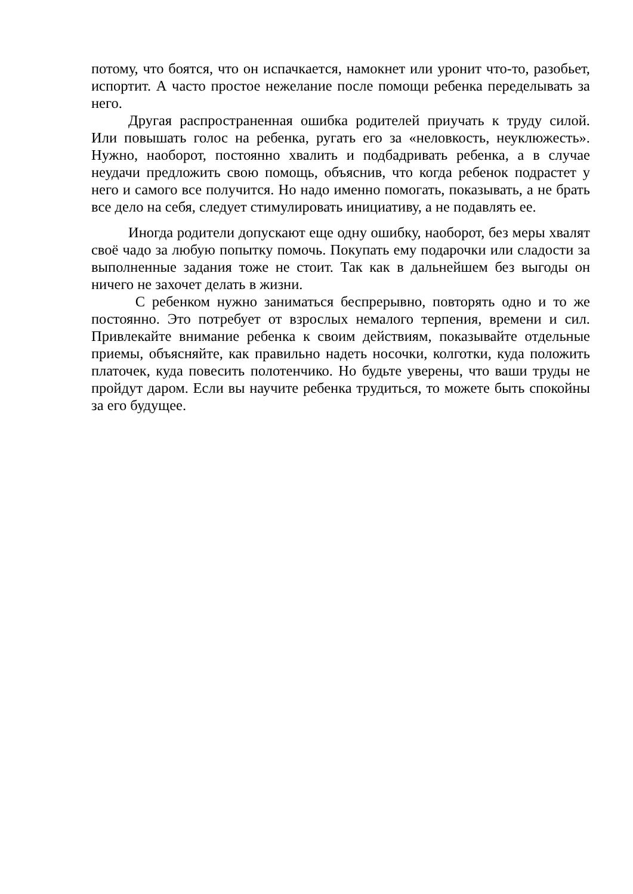потому, что боятся, что он испачкается, намокнет или уронит что-то, разобьет, испортит. А часто простое нежелание после помощи ребенка переделывать за него.
Другая распространенная ошибка родителей приучать к труду силой. Или повышать голос на ребенка, ругать его за «неловкость, неуклюжесть». Нужно, наоборот, постоянно хвалить и подбадривать ребенка, а в случае неудачи предложить свою помощь, объяснив, что когда ребенок подрастет у него и самого все получится. Но надо именно помогать, показывать, а не брать все дело на себя, следует стимулировать инициативу, а не подавлять ее.
Иногда родители допускают еще одну ошибку, наоборот, без меры хвалят своё чадо за любую попытку помочь. Покупать ему подарочки или сладости за выполненные задания тоже не стоит. Так как в дальнейшем без выгоды он ничего не захочет делать в жизни.
С ребенком нужно заниматься беспрерывно, повторять одно и то же постоянно. Это потребует от взрослых немалого терпения, времени и сил. Привлекайте внимание ребенка к своим действиям, показывайте отдельные приемы, объясняйте, как правильно надеть носочки, колготки, куда положить платочек, куда повесить полотенчико. Но будьте уверены, что ваши труды не пройдут даром. Если вы научите ребенка трудиться, то можете быть спокойны за его будущее.